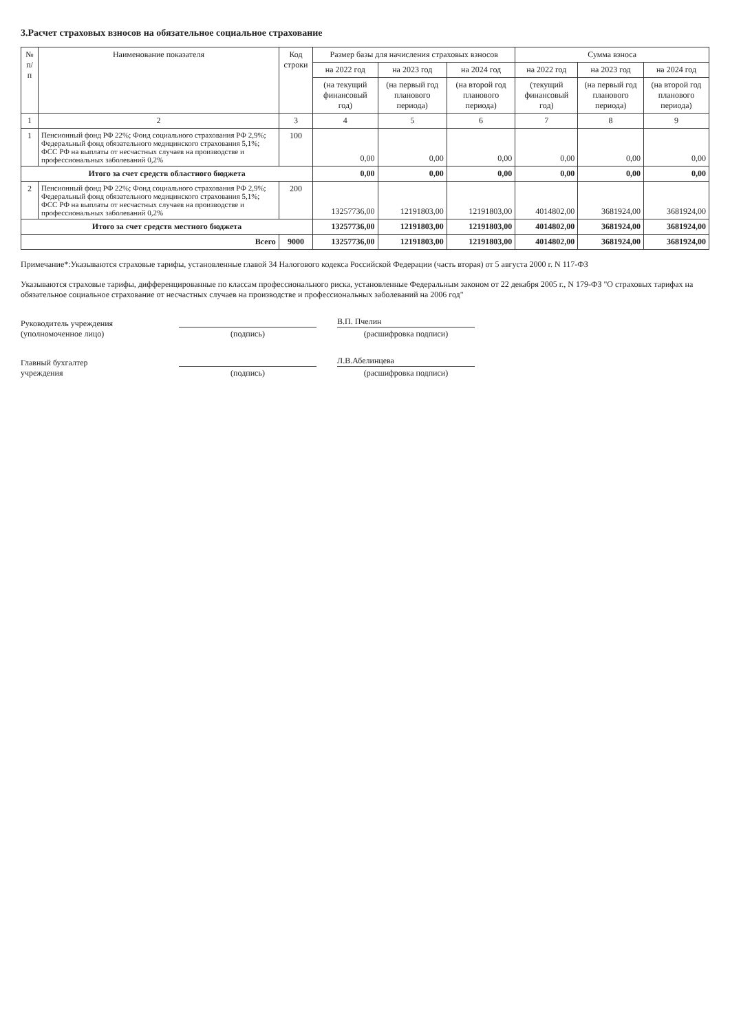3.Расчет страховых взносов на обязательное социальное страхование
| № п/п | Наименование показателя | Код строки | Размер базы для начисления страховых взносов | | | Сумма взноса | | |
| --- | --- | --- | --- | --- | --- | --- | --- | --- |
| | | | на 2022 год | на 2023 год | на 2024 год | на 2022 год | на 2023 год | на 2024 год |
| | | | (на текущий финансовый год) | (на первый год планового периода) | (на второй год планового периода) | (текущий финансовый год) | (на первый год планового периода) | (на второй год планового периода) |
| 1 | 2 | 3 | 4 | 5 | 6 | 7 | 8 | 9 |
| 1 | Пенсионный фонд РФ 22%; Фонд социального страхования РФ 2,9%; Федеральный фонд обязательного медицинского страхования 5,1%; ФСС РФ на выплаты от несчастных случаев на производстве и профессиональных заболеваний 0,2% | 100 | 0,00 | 0,00 | 0,00 | 0,00 | 0,00 | 0,00 |
| Итого за счет средств областного бюджета | | | 0,00 | 0,00 | 0,00 | 0,00 | 0,00 | 0,00 |
| 2 | Пенсионный фонд РФ 22%; Фонд социального страхования РФ 2,9%; Федеральный фонд обязательного медицинского страхования 5,1%; ФСС РФ на выплаты от несчастных случаев на производстве и профессиональных заболеваний 0,2% | 200 | 13257736,00 | 12191803,00 | 12191803,00 | 4014802,00 | 3681924,00 | 3681924,00 |
| Итого за счет средств местного бюджета | | | 13257736,00 | 12191803,00 | 12191803,00 | 4014802,00 | 3681924,00 | 3681924,00 |
| Всего | | 9000 | 13257736,00 | 12191803,00 | 12191803,00 | 4014802,00 | 3681924,00 | 3681924,00 |
Примечание*:Указываются страховые тарифы, установленные главой 34 Налогового кодекса Российской Федерации (часть вторая) от 5 августа 2000 г. N 117-ФЗ
Указываются страховые тарифы, дифференцированные по классам профессионального риска, установленные Федеральным законом от 22 декабря 2005 г., N 179-ФЗ "О страховых тарифах на обязательное социальное страхование от несчастных случаев на производстве и профессиональных заболеваний на 2006 год"
Руководитель учреждения
(уполномоченное лицо)
(подпись)
В.П. Пчелин
(расшифровка подписи)
Главный бухгалтер
учреждения
(подпись)
Л.В.Абелинцева
(расшифровка подписи)